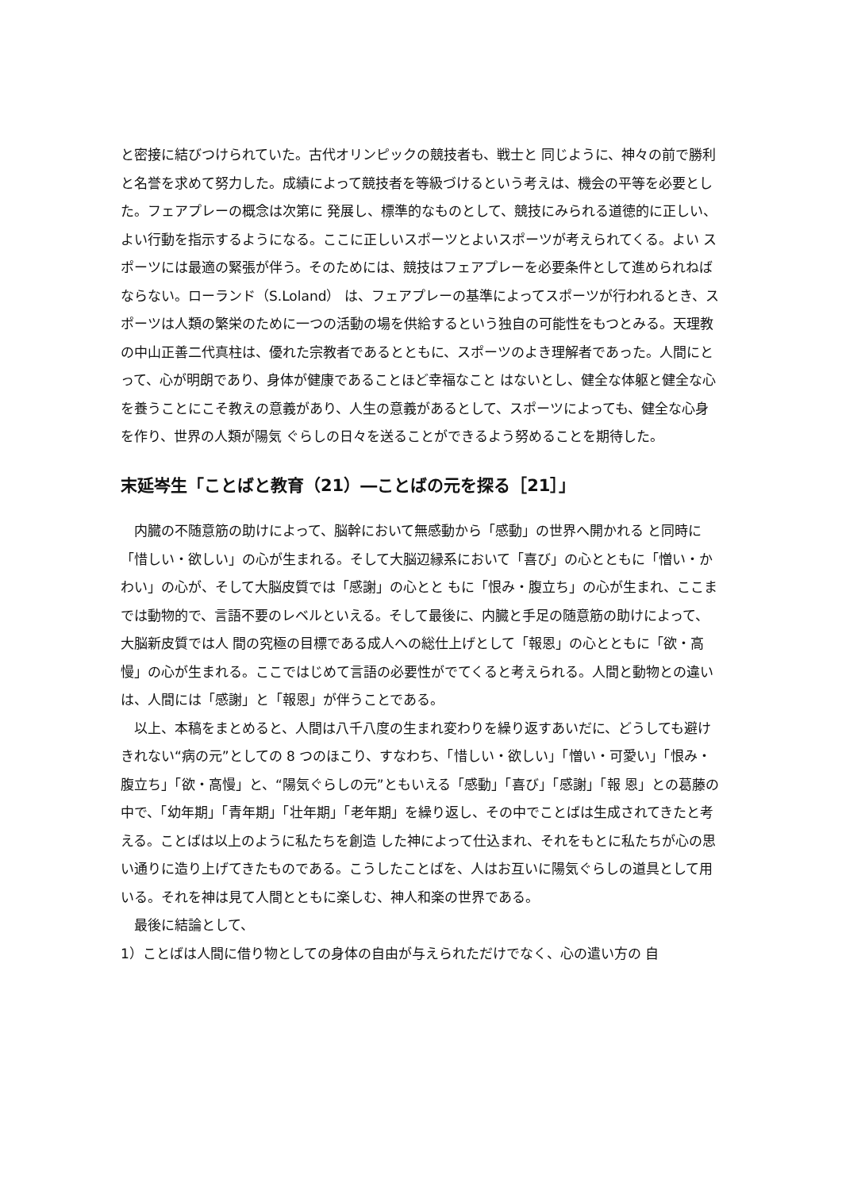と密接に結びつけられていた。古代オリンピックの競技者も、戦士と 同じように、神々の前で勝利と名誉を求めて努力した。成績によって競技者を等級づけるという考えは、機会の平等を必要とした。フェアプレーの概念は次第に 発展し、標準的なものとして、競技にみられる道徳的に正しい、よい行動を指示するようになる。ここに正しいスポーツとよいスポーツが考えられてくる。よい スポーツには最適の緊張が伴う。そのためには、競技はフェアプレーを必要条件として進められねばならない。ローランド（S.Loland） は、フェアプレーの基準によってスポーツが行われるとき、スポーツは人類の繁栄のために一つの活動の場を供給するという独自の可能性をもつとみる。天理教 の中山正善二代真柱は、優れた宗教者であるとともに、スポーツのよき理解者であった。人間にとって、心が明朗であり、身体が健康であることほど幸福なこと はないとし、健全な体躯と健全な心を養うことにこそ教えの意義があり、人生の意義があるとして、スポーツによっても、健全な心身を作り、世界の人類が陽気 ぐらしの日々を送ることができるよう努めることを期待した。
末延岑生「ことばと教育（21）―ことばの元を探る［21］」
　内臓の不随意筋の助けによって、脳幹において無感動から「感動」の世界へ開かれる と同時に「惜しい・欲しい」の心が生まれる。そして大脳辺縁系において「喜び」の心とともに「憎い・かわい」の心が、そして大脳皮質では「感謝」の心とと もに「恨み・腹立ち」の心が生まれ、ここまでは動物的で、言語不要のレベルといえる。そして最後に、内臓と手足の随意筋の助けによって、大脳新皮質では人 間の究極の目標である成人への総仕上げとして「報恩」の心とともに「欲・高慢」の心が生まれる。ここではじめて言語の必要性がでてくると考えられる。人間と動物との違いは、人間には「感謝」と「報恩」が伴うことである。
　以上、本稿をまとめると、人間は八千八度の生まれ変わりを繰り返すあいだに、どうしても避けきれない“病の元”としての 8 つのほこり、すなわち、「惜しい・欲しい」「憎い・可愛い」「恨み・腹立ち」「欲・高慢」と、“陽気ぐらしの元”ともいえる「感動」「喜び」「感謝」「報 恩」との葛藤の中で、「幼年期」「青年期」「壮年期」「老年期」を繰り返し、その中でことばは生成されてきたと考える。ことばは以上のように私たちを創造 した神によって仕込まれ、それをもとに私たちが心の思い通りに造り上げてきたものである。こうしたことばを、人はお互いに陽気ぐらしの道具として用いる。それを神は見て人間とともに楽しむ、神人和楽の世界である。
　最後に結論として、
1）ことばは人間に借り物としての身体の自由が与えられただけでなく、心の遣い方の 自